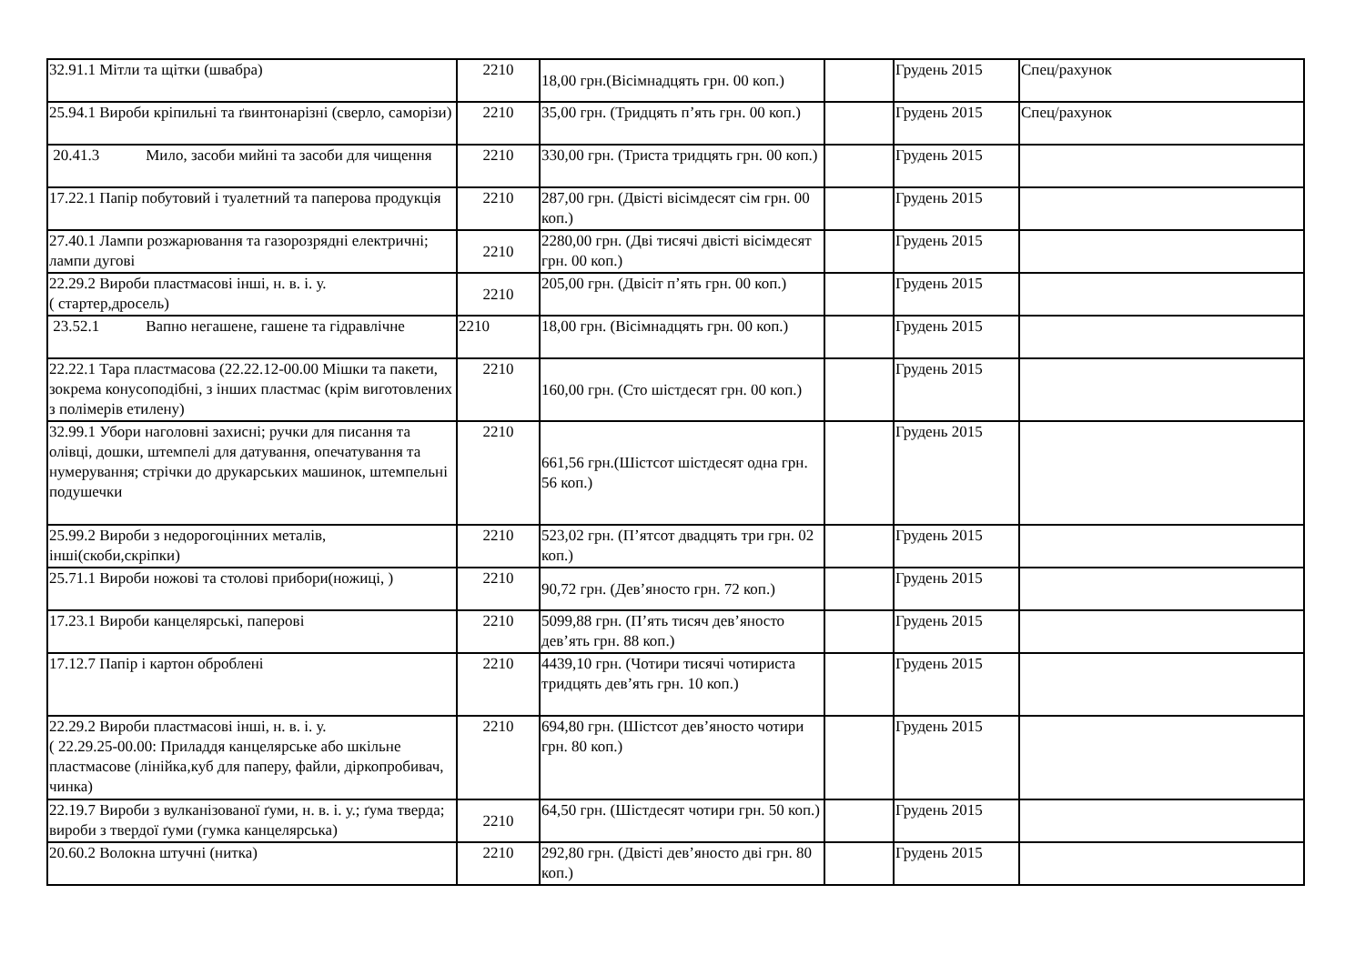| 32.91.1 Мітли та щітки (швабра) | 2210 | 18,00 грн.(Вісімнадцять грн. 00 коп.) | | Грудень 2015 | Спец/рахунок |
| 25.94.1 Вироби кріпильні та ґвинтонарізні (сверло, саморізи) | 2210 | 35,00 грн. (Тридцять п’ять грн. 00 коп.) | | Грудень 2015 | Спец/рахунок |
| 20.41.3 Мило, засоби мийні та засоби для чищення | 2210 | 330,00 грн. (Триста тридцять грн. 00 коп.) | | Грудень 2015 | |
| 17.22.1 Папір побутовий і туалетний та паперова продукція | 2210 | 287,00 грн. (Двісті вісімдесят сім грн. 00 коп.) | | Грудень 2015 | |
| 27.40.1 Лампи розжарювання та газорозрядні електричні; лампи дугові | 2210 | 2280,00 грн. (Дві тисячі двісті вісімдесят грн. 00 коп.) | | Грудень 2015 | |
| 22.29.2 Вироби пластмасові інші, н. в. і. у. ( стартер,дросель) | 2210 | 205,00 грн. (Двісіт п’ять грн. 00 коп.) | | Грудень 2015 | |
| 23.52.1 Вапно негашене, гашене та гідравлічне | 2210 | 18,00 грн. (Вісімнадцять грн. 00 коп.) | | Грудень 2015 | |
| 22.22.1 Тара пластмасова (22.22.12-00.00 Мішки та пакети, зокрема конусоподібні, з інших пластмас (крім виготовлених з полімерів етилену) | 2210 | 160,00 грн. (Сто шістдесят грн. 00 коп.) | | Грудень 2015 | |
| 32.99.1 Убори наголовні захисні; ручки для писання та олівці, дошки, штемпелі для датування, опечатування та нумерування; стрічки до друкарських машинок, штемпельні подушечки | 2210 | 661,56 грн.(Шістсот шістдесят одна грн. 56 коп.) | | Грудень 2015 | |
| 25.99.2 Вироби з недорогоцінних металів, інші(скоби,скріпки) | 2210 | 523,02 грн. (П’ятсот двадцять три грн. 02 коп.) | | Грудень 2015 | |
| 25.71.1 Вироби ножові та столові прибори(ножиці, ) | 2210 | 90,72 грн. (Дев’яносто грн. 72 коп.) | | Грудень 2015 | |
| 17.23.1 Вироби канцелярські, паперові | 2210 | 5099,88 грн. (П’ять тисяч дев’яносто дев’ять грн. 88 коп.) | | Грудень 2015 | |
| 17.12.7 Папір і картон оброблені | 2210 | 4439,10 грн. (Чотири тисячі чотириста тридцять дев’ять грн. 10 коп.) | | Грудень 2015 | |
| 22.29.2 Вироби пластмасові інші, н. в. і. у. ( 22.29.25-00.00: Приладдя канцелярське або шкільне пластмасове (лінійка,куб для паперу, файли, діркопробивач, чинка) | 2210 | 694,80 грн. (Шістсот дев’яносто чотири грн. 80 коп.) | | Грудень 2015 | |
| 22.19.7 Вироби з вулканізованої ґуми, н. в. і. у.; ґума тверда; вироби з твердої ґуми (гумка канцелярська) | 2210 | 64,50 грн. (Шістдесят чотири грн. 50 коп.) | | Грудень 2015 | |
| 20.60.2 Волокна штучні (нитка) | 2210 | 292,80 грн. (Двісті дев’яносто дві грн. 80 коп.) | | Грудень 2015 | |